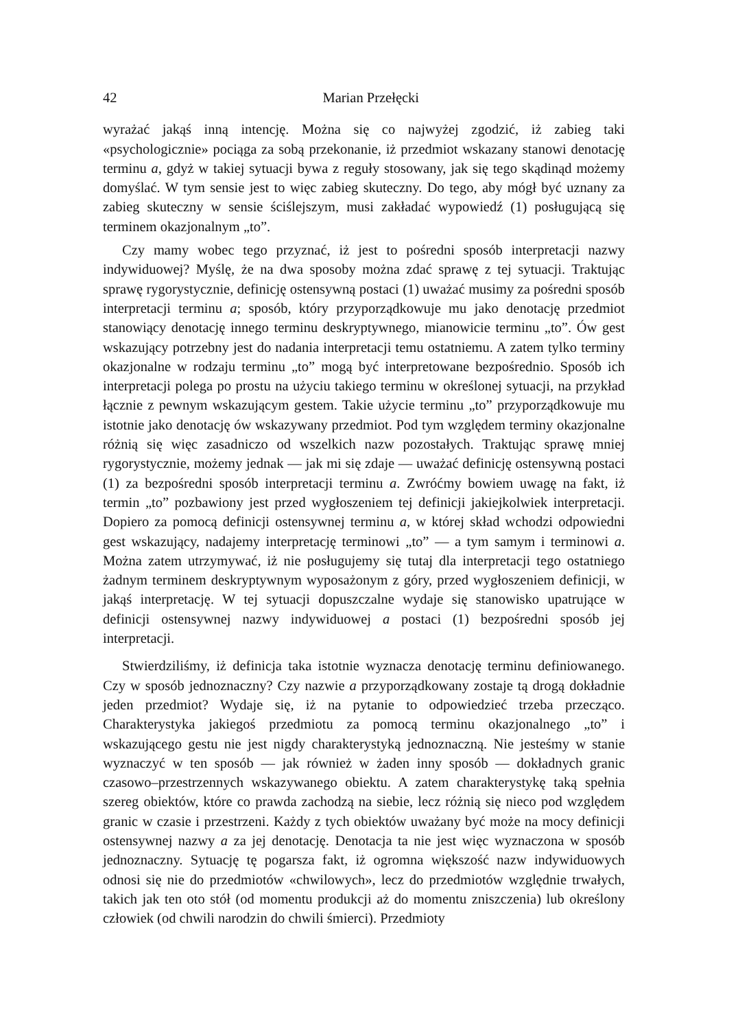42 Marian Przełęcki
wyrażać jakąś inną intencję. Można się co najwyżej zgodzić, iż zabieg taki «psychologicznie» pociąga za sobą przekonanie, iż przedmiot wskazany stanowi denotację terminu a, gdyż w takiej sytuacji bywa z reguły stosowany, jak się tego skądinąd możemy domyślać. W tym sensie jest to więc zabieg skuteczny. Do tego, aby mógł być uznany za zabieg skuteczny w sensie ściślejszym, musi zakładać wypowiedź (1) posługującą się terminem okazjonalnym „to”.
Czy mamy wobec tego przyznać, iż jest to pośredni sposób interpretacji nazwy indywiduowej? Myślę, że na dwa sposoby można zdać sprawę z tej sytuacji. Traktując sprawę rygorystycznie, definicję ostensywną postaci (1) uważać musimy za pośredni sposób interpretacji terminu a; sposób, który przyporządkowuje mu jako denotację przedmiot stanowiący denotację innego terminu deskryptywnego, mianowicie terminu „to”. Ów gest wskazujący potrzebny jest do nadania interpretacji temu ostatniemu. A zatem tylko terminy okazjonalne w rodzaju terminu „to” mogą być interpretowane bezpośrednio. Sposób ich interpretacji polega po prostu na użyciu takiego terminu w określonej sytuacji, na przykład łącznie z pewnym wskazującym gestem. Takie użycie terminu „to” przyporządkowuje mu istotnie jako denotację ów wskazywany przedmiot. Pod tym względem terminy okazjonalne różnią się więc zasadniczo od wszelkich nazw pozostałych. Traktując sprawę mniej rygorystycznie, możemy jednak — jak mi się zdaje — uważać definicję ostensywną postaci (1) za bezpośredni sposób interpretacji terminu a. Zwróćmy bowiem uwagę na fakt, iż termin „to” pozbawiony jest przed wygłoszeniem tej definicji jakiejkolwiek interpretacji. Dopiero za pomocą definicji ostensywnej terminu a, w której skład wchodzi odpowiedni gest wskazujący, nadajemy interpretację terminowi „to” — a tym samym i terminowi a. Można zatem utrzymywać, iż nie posługujemy się tutaj dla interpretacji tego ostatniego żadnym terminem deskryptywnym wyposażonym z góry, przed wygłoszeniem definicji, w jakąś interpretację. W tej sytuacji dopuszczalne wydaje się stanowisko upatrujące w definicji ostensywnej nazwy indywiduowej a postaci (1) bezpośredni sposób jej interpretacji.
Stwierdziliśmy, iż definicja taka istotnie wyznacza denotację terminu definiowanego. Czy w sposób jednoznaczny? Czy nazwie a przyporządkowany zostaje tą drogą dokładnie jeden przedmiot? Wydaje się, iż na pytanie to odpowiedzieć trzeba przecząco. Charakterystyka jakiegoś przedmiotu za pomocą terminu okazjonalnego „to” i wskazującego gestu nie jest nigdy charakterystyką jednoznaczną. Nie jesteśmy w stanie wyznaczyć w ten sposób — jak również w żaden inny sposób — dokładnych granic czasowo–przestrzennych wskazywanego obiektu. A zatem charakterystykę taką spełnia szereg obiektów, które co prawda zachodzą na siebie, lecz różnią się nieco pod względem granic w czasie i przestrzeni. Każdy z tych obiektów uważany być może na mocy definicji ostensywnej nazwy a za jej denotację. Denotacja ta nie jest więc wyznaczona w sposób jednoznaczny. Sytuację tę pogarsza fakt, iż ogromna większość nazw indywiduowych odnosi się nie do przedmiotów «chwilowych», lecz do przedmiotów względnie trwałych, takich jak ten oto stół (od momentu produkcji aż do momentu zniszczenia) lub określony człowiek (od chwili narodzin do chwili śmierci). Przedmioty